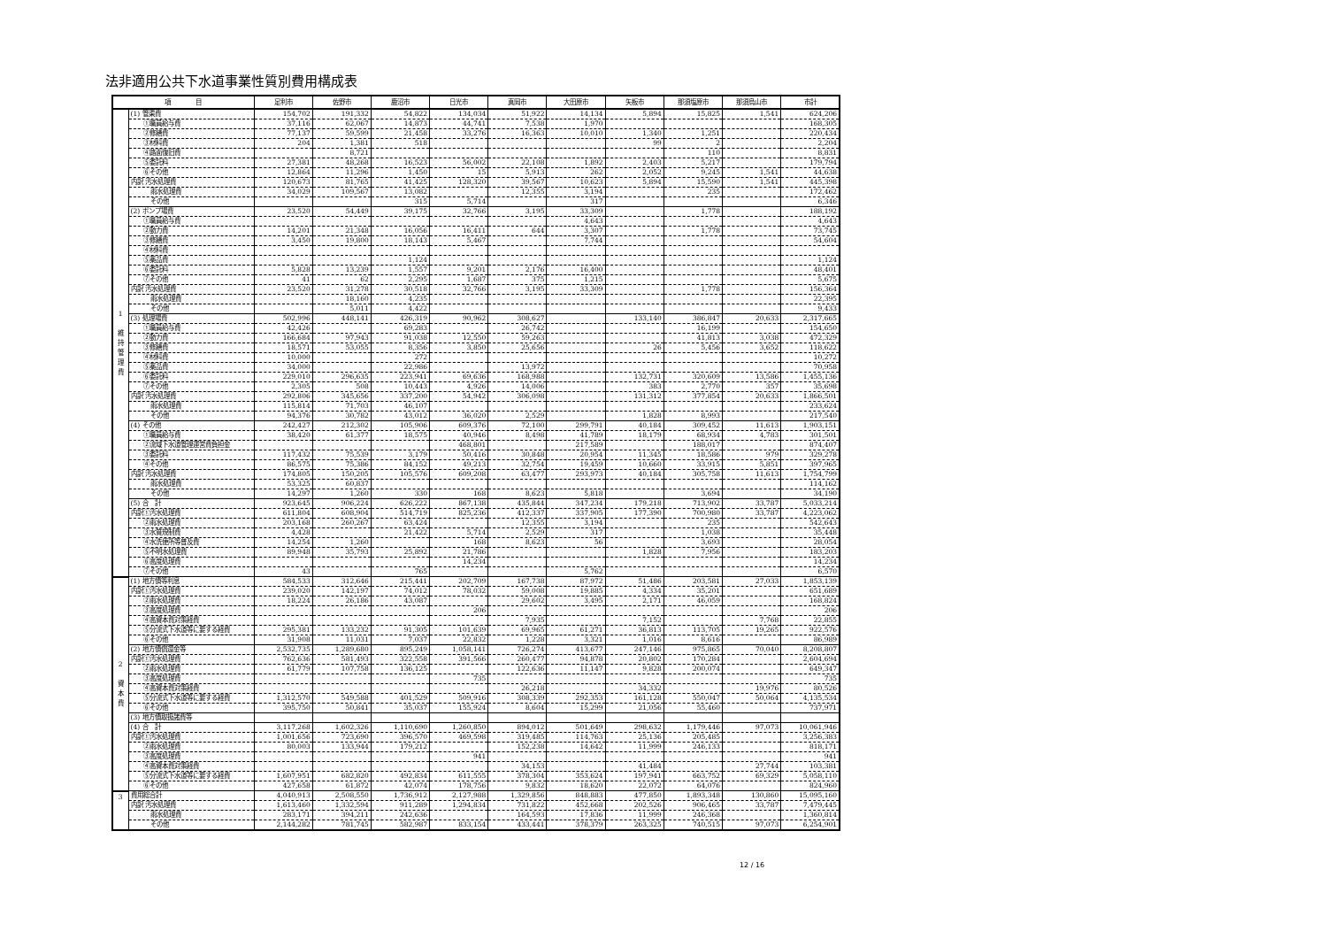法非適用公共下水道事業性質別費用構成表
| 項 目 | | 足利市 | 佐野市 | 鹿沼市 | 日光市 | 真岡市 | 大田原市 | 矢板市 | 那須塩原市 | 那須烏山市 | 市計 |
| --- | --- | --- | --- | --- | --- | --- | --- | --- | --- | --- | --- |
| 1 維 持 管 理 費 | (1) 管渠費 | 154,702 | 191,332 | 54,822 | 134,034 | 51,922 | 14,134 | 5,894 | 15,825 | 1,541 | 624,206 |
| | ①職員給与費 | 37,116 | 62,067 | 14,873 | 44,741 | 7,538 | 1,970 | | | | 168,305 |
| | ②修繕費 | 77,137 | 59,599 | 21,458 | 33,276 | 16,363 | 10,010 | 1,340 | 1,251 | | 220,434 |
| | ③材料費 | 204 | 1,381 | 518 | | | | 99 | 2 | | 2,204 |
| | ④路面復旧費 | | 8,721 | | | | | | 110 | | 8,831 |
| | ⑤委託料 | 27,381 | 48,268 | 16,523 | 56,002 | 22,108 | 1,892 | 2,403 | 5,217 | | 179,794 |
| | ⑥その他 | 12,864 | 11,296 | 1,450 | 15 | 5,913 | 262 | 2,052 | 9,245 | 1,541 | 44,638 |
| | 内訳 汚水処理費 | 120,673 | 81,765 | 41,425 | 128,320 | 39,567 | 10,623 | 5,894 | 15,590 | 1,541 | 445,398 |
| | 雨水処理費 | 34,029 | 109,567 | 13,082 | | 12,355 | 3,194 | | 235 | | 172,462 |
| | その他 | | | 315 | 5,714 | | 317 | | | | 6,346 |
| | (2) ポンプ場費 | 23,520 | 54,449 | 39,175 | 32,766 | 3,195 | 33,309 | | 1,778 | | 188,192 |
| | ①職員給与費 | | | | | | 4,643 | | | | 4,643 |
| | ②動力費 | 14,201 | 21,348 | 16,056 | 16,411 | 644 | 3,307 | | 1,778 | | 73,745 |
| | ③修繕費 | 3,450 | 19,800 | 18,143 | 5,467 | | 7,744 | | | | 54,604 |
| | ④材料費 | | | | | | | | | | |
| | ⑤薬品費 | | | 1,124 | | | | | | | 1,124 |
| | ⑥委託料 | 5,828 | 13,239 | 1,557 | 9,201 | 2,176 | 16,400 | | | | 48,401 |
| | ⑦その他 | 41 | 62 | 2,295 | 1,687 | 375 | 1,215 | | | | 5,675 |
| | 内訳 汚水処理費 | 23,520 | 31,278 | 30,518 | 32,766 | 3,195 | 33,309 | | 1,778 | | 156,364 |
| | 雨水処理費 | | 18,160 | 4,235 | | | | | | | 22,395 |
| | その他 | | 5,011 | 4,422 | | | | | | | 9,433 |
| | (3) 処理場費 | 502,996 | 448,141 | 426,319 | 90,962 | 308,627 | | 133,140 | 386,847 | 20,633 | 2,317,665 |
| | ①職員給与費 | 42,426 | | 69,283 | | 26,742 | | | 16,199 | | 154,650 |
| | ②動力費 | 166,684 | 97,943 | 91,038 | 12,550 | 59,263 | | | 41,813 | 3,038 | 472,329 |
| | ③修繕費 | 18,571 | 53,055 | 8,356 | 3,850 | 25,656 | | 26 | 5,456 | 3,652 | 118,622 |
| | ④材料費 | 10,000 | | 272 | | | | | | | 10,272 |
| | ⑤薬品費 | 34,000 | | 22,986 | | 13,972 | | | | | 70,958 |
| | ⑥委託料 | 229,010 | 296,635 | 223,941 | 69,636 | 168,988 | | 132,731 | 320,609 | 13,586 | 1,455,136 |
| | ⑦その他 | 2,305 | 508 | 10,443 | 4,926 | 14,006 | | 383 | 2,770 | 357 | 35,698 |
| | 内訳 汚水処理費 | 292,806 | 345,656 | 337,200 | 54,942 | 306,098 | | 131,312 | 377,854 | 20,633 | 1,866,501 |
| | 雨水処理費 | 115,814 | 71,703 | 46,107 | | | | | | | 233,624 |
| | その他 | 94,376 | 30,782 | 43,012 | 36,020 | 2,529 | | 1,828 | 8,993 | | 217,540 |
| | (4) その他 | 242,427 | 212,302 | 105,906 | 609,376 | 72,100 | 299,791 | 40,184 | 309,452 | 11,613 | 1,903,151 |
| | ①職員給与費 | 38,420 | 61,377 | 18,575 | 40,946 | 8,498 | 41,789 | 18,179 | 68,934 | 4,783 | 301,501 |
| | ②流域下水道管理運営費負担金 | | | | 468,801 | | 217,589 | | 188,017 | | 874,407 |
| | ③委託料 | 117,432 | 75,539 | 3,179 | 50,416 | 30,848 | 20,954 | 11,345 | 18,586 | 979 | 329,278 |
| | ④その他 | 86,575 | 75,386 | 84,152 | 49,213 | 32,754 | 19,459 | 10,660 | 33,915 | 5,851 | 397,965 |
| | 内訳 汚水処理費 | 174,805 | 150,205 | 105,576 | 609,208 | 63,477 | 293,973 | 40,184 | 305,758 | 11,613 | 1,754,799 |
| | 雨水処理費 | 53,325 | 60,837 | | | | | | | | 114,162 |
| | その他 | 14,297 | 1,260 | 330 | 168 | 8,623 | 5,818 | | 3,694 | | 34,190 |
| | (5) 合 計 | 923,645 | 906,224 | 626,222 | 867,138 | 435,844 | 347,234 | 179,218 | 713,902 | 33,787 | 5,033,214 |
| | 内訳①汚水処理費 | 611,804 | 608,904 | 514,719 | 825,236 | 412,337 | 337,905 | 177,390 | 700,980 | 33,787 | 4,223,062 |
| | ②雨水処理費 | 203,168 | 260,267 | 63,424 | | 12,355 | 3,194 | | 235 | | 542,643 |
| | ③水質規制費 | 4,428 | | 21,422 | 5,714 | 2,529 | 317 | | 1,038 | | 35,448 |
| | ④水洗便所等普及費 | 14,254 | 1,260 | | 168 | 8,623 | 56 | | 3,693 | | 28,054 |
| | ⑤不明水処理費 | 89,948 | 35,793 | 25,892 | 21,786 | | | 1,828 | 7,956 | | 183,203 |
| | ⑥高度処理費 | | | | 14,234 | | | | | | 14,234 |
| | ⑦その他 | 43 | | 765 | | | 5,762 | | | | 6,570 |
| 2 資 本 費 | (1) 地方債等利息 | 584,533 | 312,646 | 215,441 | 202,709 | 167,738 | 87,972 | 51,486 | 203,581 | 27,033 | 1,853,139 |
| | 内訳①汚水処理費 | 239,020 | 142,197 | 74,012 | 78,032 | 59,008 | 19,885 | 4,334 | 35,201 | | 651,689 |
| | ②雨水処理費 | 18,224 | 26,186 | 43,087 | | 29,602 | 3,495 | 2,171 | 46,059 | | 168,824 |
| | ③高度処理費 | | | | 206 | | | | | | 206 |
| | ④高資本費対策経費 | | | | | 7,935 | | 7,152 | | 7,768 | 22,855 |
| | ⑤分流式下水道等に要する経費 | 295,381 | 133,232 | 91,305 | 101,639 | 69,965 | 61,271 | 36,813 | 113,705 | 19,265 | 922,576 |
| | ⑥その他 | 31,908 | 11,031 | 7,037 | 22,832 | 1,228 | 3,321 | 1,016 | 8,616 | | 86,989 |
| | (2) 地方債償還金等 | 2,532,735 | 1,289,680 | 895,249 | 1,058,141 | 726,274 | 413,677 | 247,146 | 975,865 | 70,040 | 8,208,807 |
| | 内訳①汚水処理費 | 762,636 | 581,493 | 322,558 | 391,566 | 260,477 | 94,878 | 20,802 | 170,284 | | 2,604,694 |
| | ②雨水処理費 | 61,779 | 107,758 | 136,125 | | 122,636 | 11,147 | 9,828 | 200,074 | | 649,347 |
| | ③高度処理費 | | | | 735 | | | | | | 735 |
| | ④高資本費対策経費 | | | | | 26,218 | | 34,332 | | 19,976 | 80,526 |
| | ⑤分流式下水道等に要する経費 | 1,312,570 | 549,588 | 401,529 | 509,916 | 308,339 | 292,353 | 161,128 | 550,047 | 50,064 | 4,135,534 |
| | ⑥その他 | 395,750 | 50,841 | 35,037 | 155,924 | 8,604 | 15,299 | 21,056 | 55,460 | | 737,971 |
| | (3) 地方債取扱諸費等 | | | | | | | | | | |
| | (4) 合 計 | 3,117,268 | 1,602,326 | 1,110,690 | 1,260,850 | 894,012 | 501,649 | 298,632 | 1,179,446 | 97,073 | 10,061,946 |
| | 内訳①汚水処理費 | 1,001,656 | 723,690 | 396,570 | 469,598 | 319,485 | 114,763 | 25,136 | 205,485 | | 3,256,383 |
| | ②雨水処理費 | 80,003 | 133,944 | 179,212 | | 152,238 | 14,642 | 11,999 | 246,133 | | 818,171 |
| | ③高度処理費 | | | | 941 | | | | | | 941 |
| | ④高資本費対策経費 | | | | | 34,153 | | 41,484 | | 27,744 | 103,381 |
| | ⑤分流式下水道等に要する経費 | 1,607,951 | 682,820 | 492,834 | 611,555 | 378,304 | 353,624 | 197,941 | 663,752 | 69,329 | 5,058,110 |
| | ⑥その他 | 427,658 | 61,872 | 42,074 | 178,756 | 9,832 | 18,620 | 22,072 | 64,076 | | 824,960 |
| 3 | 費用総合計 | 4,040,913 | 2,508,550 | 1,736,912 | 2,127,988 | 1,329,856 | 848,883 | 477,850 | 1,893,348 | 130,860 | 15,095,160 |
| | 内訳 汚水処理費 | 1,613,460 | 1,332,594 | 911,289 | 1,294,834 | 731,822 | 452,668 | 202,526 | 906,465 | 33,787 | 7,479,445 |
| | 雨水処理費 | 283,171 | 394,211 | 242,636 | | 164,593 | 17,836 | 11,999 | 246,368 | | 1,360,814 |
| | その他 | 2,144,282 | 781,745 | 582,987 | 833,154 | 433,441 | 378,379 | 263,325 | 740,515 | 97,073 | 6,254,901 |
12 / 16